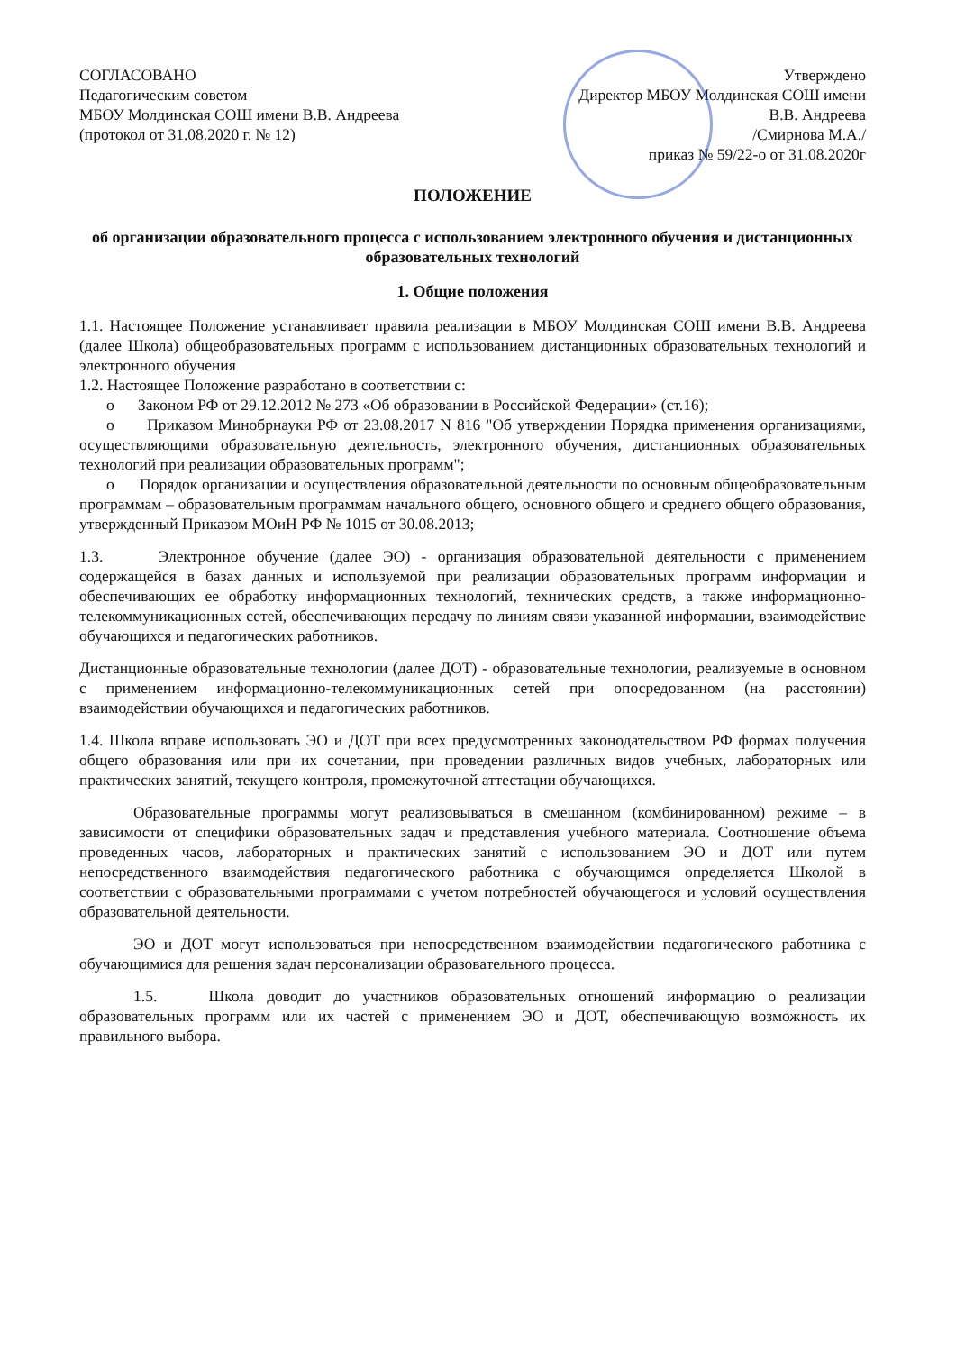СОГЛАСОВАНО
Педагогическим советом
МБОУ Молдинская СОШ имени В.В. Андреева
(протокол от 31.08.2020 г. № 12)
Утверждено
Директор МБОУ Молдинская СОШ имени
В.В. Андреева
/Смирнова М.А./
приказ № 59/22-о от 31.08.2020г
ПОЛОЖЕНИЕ
об организации образовательного процесса с использованием электронного обучения и дистанционных образовательных технологий
1. Общие положения
1.1. Настоящее Положение устанавливает правила реализации в МБОУ Молдинская СОШ имени В.В. Андреева (далее Школа) общеобразовательных программ с использованием дистанционных образовательных технологий и электронного обучения
1.2. Настоящее Положение разработано в соответствии с:
o Законом РФ от 29.12.2012 № 273 «Об образовании в Российской Федерации» (ст.16);
o Приказом Минобрнауки РФ от 23.08.2017 N 816 "Об утверждении Порядка применения организациями, осуществляющими образовательную деятельность, электронного обучения, дистанционных образовательных технологий при реализации образовательных программ";
o Порядок организации и осуществления образовательной деятельности по основным общеобразовательным программам – образовательным программам начального общего, основного общего и среднего общего образования, утвержденный Приказом МОиН РФ № 1015 от 30.08.2013;
1.3. Электронное обучение (далее ЭО) - организация образовательной деятельности с применением содержащейся в базах данных и используемой при реализации образовательных программ информации и обеспечивающих ее обработку информационных технологий, технических средств, а также информационно-телекоммуникационных сетей, обеспечивающих передачу по линиям связи указанной информации, взаимодействие обучающихся и педагогических работников.
Дистанционные образовательные технологии (далее ДОТ) - образовательные технологии, реализуемые в основном с применением информационно-телекоммуникационных сетей при опосредованном (на расстоянии) взаимодействии обучающихся и педагогических работников.
1.4. Школа вправе использовать ЭО и ДОТ при всех предусмотренных законодательством РФ формах получения общего образования или при их сочетании, при проведении различных видов учебных, лабораторных или практических занятий, текущего контроля, промежуточной аттестации обучающихся.
Образовательные программы могут реализовываться в смешанном (комбинированном) режиме – в зависимости от специфики образовательных задач и представления учебного материала. Соотношение объема проведенных часов, лабораторных и практических занятий с использованием ЭО и ДОТ или путем непосредственного взаимодействия педагогического работника с обучающимся определяется Школой в соответствии с образовательными программами с учетом потребностей обучающегося и условий осуществления образовательной деятельности.
ЭО и ДОТ могут использоваться при непосредственном взаимодействии педагогического работника с обучающимися для решения задач персонализации образовательного процесса.
1.5. Школа доводит до участников образовательных отношений информацию о реализации образовательных программ или их частей с применением ЭО и ДОТ, обеспечивающую возможность их правильного выбора.